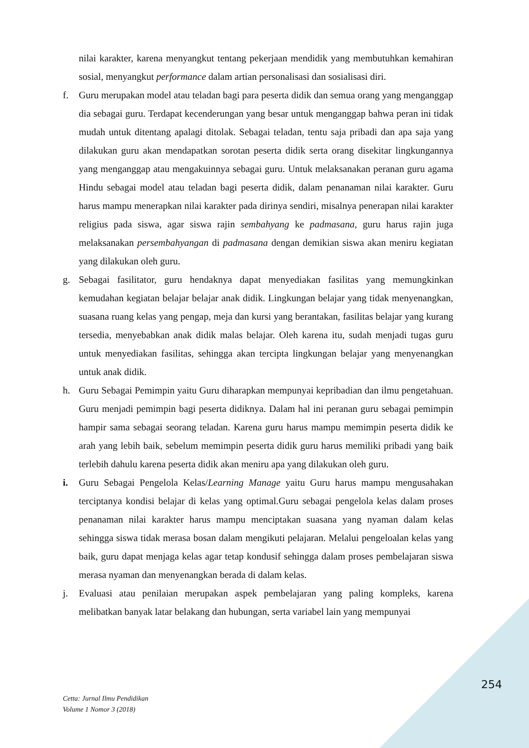nilai karakter, karena menyangkut tentang pekerjaan mendidik yang membutuhkan kemahiran sosial, menyangkut performance dalam artian personalisasi dan sosialisasi diri.
f. Guru merupakan model atau teladan bagi para peserta didik dan semua orang yang menganggap dia sebagai guru. Terdapat kecenderungan yang besar untuk menganggap bahwa peran ini tidak mudah untuk ditentang apalagi ditolak. Sebagai teladan, tentu saja pribadi dan apa saja yang dilakukan guru akan mendapatkan sorotan peserta didik serta orang disekitar lingkungannya yang menganggap atau mengakuinnya sebagai guru. Untuk melaksanakan peranan guru agama Hindu sebagai model atau teladan bagi peserta didik, dalam penanaman nilai karakter. Guru harus mampu menerapkan nilai karakter pada dirinya sendiri, misalnya penerapan nilai karakter religius pada siswa, agar siswa rajin sembahyang ke padmasana, guru harus rajin juga melaksanakan persembahyangan di padmasana dengan demikian siswa akan meniru kegiatan yang dilakukan oleh guru.
g. Sebagai fasilitator, guru hendaknya dapat menyediakan fasilitas yang memungkinkan kemudahan kegiatan belajar belajar anak didik. Lingkungan belajar yang tidak menyenangkan, suasana ruang kelas yang pengap, meja dan kursi yang berantakan, fasilitas belajar yang kurang tersedia, menyebabkan anak didik malas belajar. Oleh karena itu, sudah menjadi tugas guru untuk menyediakan fasilitas, sehingga akan tercipta lingkungan belajar yang menyenangkan untuk anak didik.
h. Guru Sebagai Pemimpin yaitu Guru diharapkan mempunyai kepribadian dan ilmu pengetahuan. Guru menjadi pemimpin bagi peserta didiknya. Dalam hal ini peranan guru sebagai pemimpin hampir sama sebagai seorang teladan. Karena guru harus mampu memimpin peserta didik ke arah yang lebih baik, sebelum memimpin peserta didik guru harus memiliki pribadi yang baik terlebih dahulu karena peserta didik akan meniru apa yang dilakukan oleh guru.
i. Guru Sebagai Pengelola Kelas/Learning Manage yaitu Guru harus mampu mengusahakan terciptanya kondisi belajar di kelas yang optimal.Guru sebagai pengelola kelas dalam proses penanaman nilai karakter harus mampu menciptakan suasana yang nyaman dalam kelas sehingga siswa tidak merasa bosan dalam mengikuti pelajaran. Melalui pengeloalan kelas yang baik, guru dapat menjaga kelas agar tetap kondusif sehingga dalam proses pembelajaran siswa merasa nyaman dan menyenangkan berada di dalam kelas.
j. Evaluasi atau penilaian merupakan aspek pembelajaran yang paling kompleks, karena melibatkan banyak latar belakang dan hubungan, serta variabel lain yang mempunyai
254
Cetta: Jurnal Ilmu Pendidikan
Volume 1 Nomor 3 (2018)